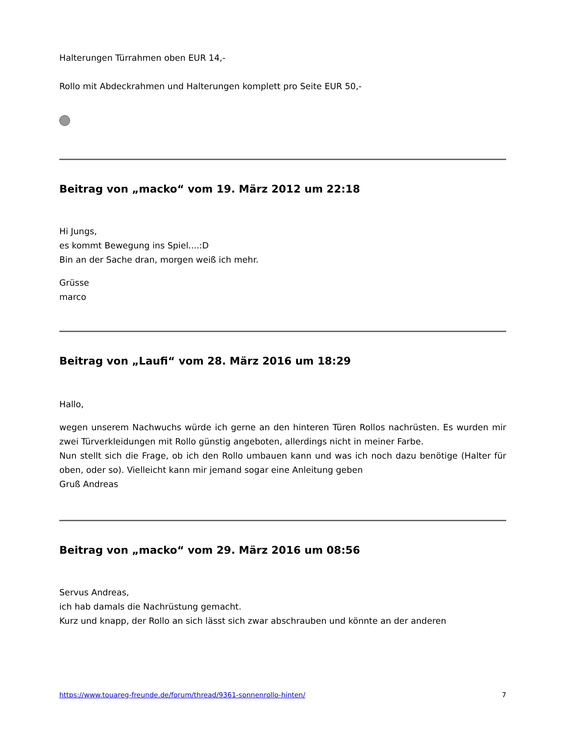Halterungen Türrahmen oben EUR 14,-
Rollo mit Abdeckrahmen und Halterungen komplett pro Seite EUR 50,-
Beitrag von „macko“ vom 19. März 2012 um 22:18
Hi Jungs,
es kommt Bewegung ins Spiel....:D
Bin an der Sache dran, morgen weiß ich mehr.
Grüsse
marco
Beitrag von „Laufi“ vom 28. März 2016 um 18:29
Hallo,
wegen unserem Nachwuchs würde ich gerne an den hinteren Türen Rollos nachrüsten. Es wurden mir zwei Türverkleidungen mit Rollo günstig angeboten, allerdings nicht in meiner Farbe.
Nun stellt sich die Frage, ob ich den Rollo umbauen kann und was ich noch dazu benötige (Halter für oben, oder so). Vielleicht kann mir jemand sogar eine Anleitung geben
Gruß Andreas
Beitrag von „macko“ vom 29. März 2016 um 08:56
Servus Andreas,
ich hab damals die Nachrüstung gemacht.
Kurz und knapp, der Rollo an sich lässt sich zwar abschrauben und könnte an der anderen
https://www.touareg-freunde.de/forum/thread/9361-sonnenrollo-hinten/ 7